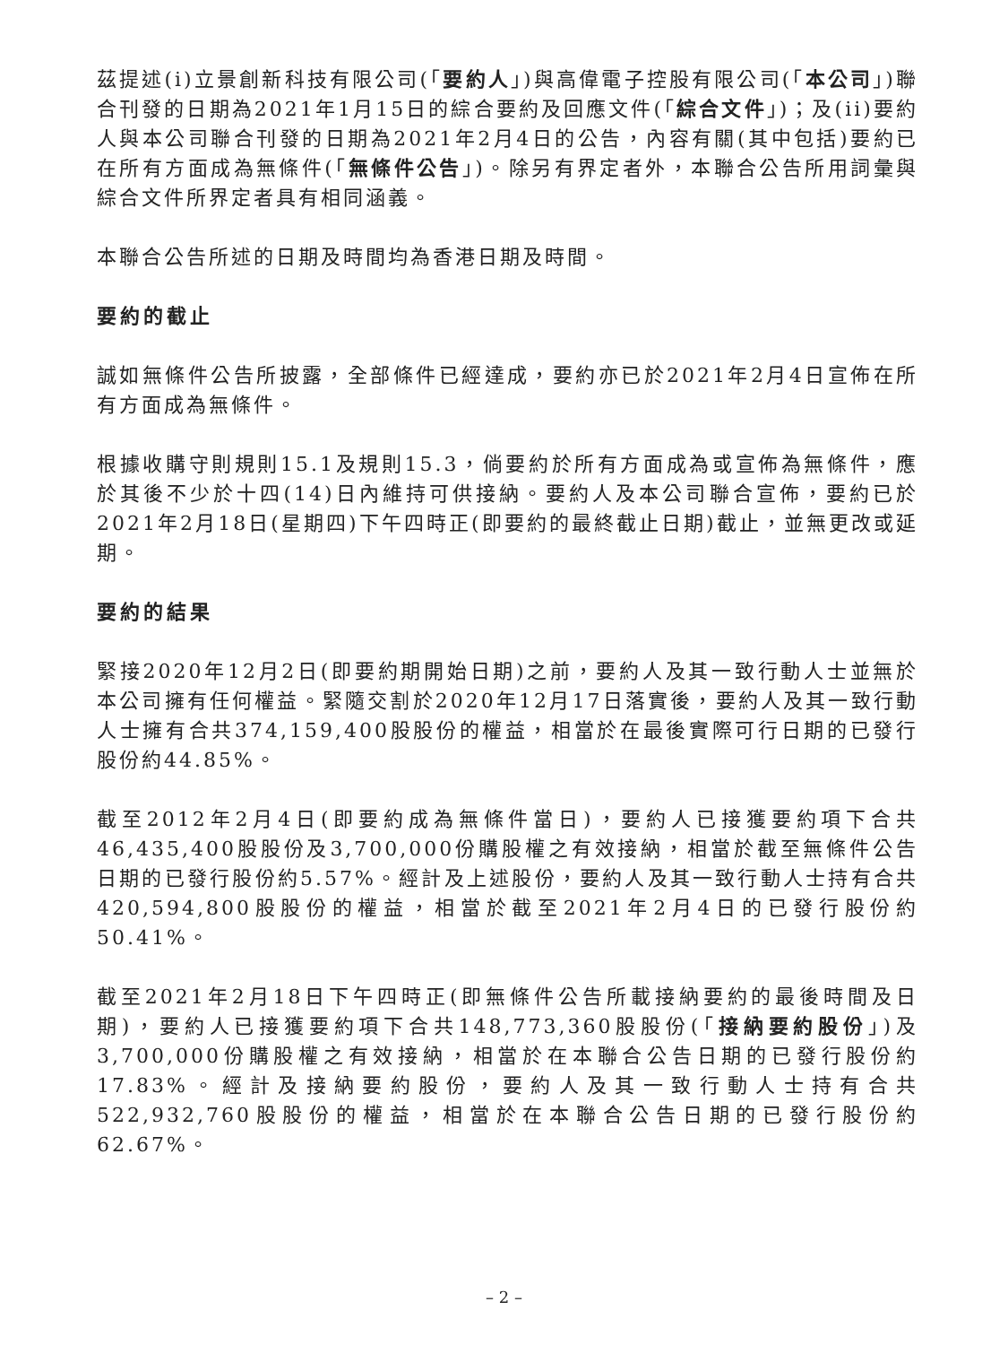茲提述(i)立景創新科技有限公司(「要約人」)與高偉電子控股有限公司(「本公司」)聯合刊發的日期為2021年1月15日的綜合要約及回應文件(「綜合文件」)；及(ii)要約人與本公司聯合刊發的日期為2021年2月4日的公告，內容有關(其中包括)要約已在所有方面成為無條件(「無條件公告」)。除另有界定者外，本聯合公告所用詞彙與綜合文件所界定者具有相同涵義。
本聯合公告所述的日期及時間均為香港日期及時間。
要約的截止
誠如無條件公告所披露，全部條件已經達成，要約亦已於2021年2月4日宣佈在所有方面成為無條件。
根據收購守則規則15.1及規則15.3，倘要約於所有方面成為或宣佈為無條件，應於其後不少於十四(14)日內維持可供接納。要約人及本公司聯合宣佈，要約已於2021年2月18日(星期四)下午四時正(即要約的最終截止日期)截止，並無更改或延期。
要約的結果
緊接2020年12月2日(即要約期開始日期)之前，要約人及其一致行動人士並無於本公司擁有任何權益。緊隨交割於2020年12月17日落實後，要約人及其一致行動人士擁有合共374,159,400股股份的權益，相當於在最後實際可行日期的已發行股份約44.85%。
截至2012年2月4日(即要約成為無條件當日)，要約人已接獲要約項下合共46,435,400股股份及3,700,000份購股權之有效接納，相當於截至無條件公告日期的已發行股份約5.57%。經計及上述股份，要約人及其一致行動人士持有合共420,594,800股股份的權益，相當於截至2021年2月4日的已發行股份約50.41%。
截至2021年2月18日下午四時正(即無條件公告所載接納要約的最後時間及日期)，要約人已接獲要約項下合共148,773,360股股份(「接納要約股份」)及3,700,000份購股權之有效接納，相當於在本聯合公告日期的已發行股份約17.83%。經計及接納要約股份，要約人及其一致行動人士持有合共522,932,760股股份的權益，相當於在本聯合公告日期的已發行股份約62.67%。
– 2 –